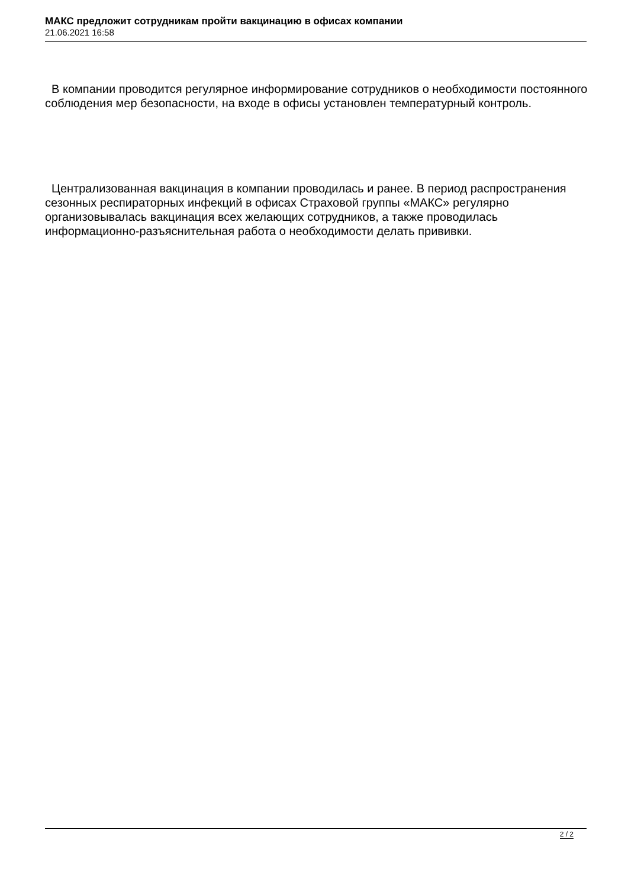МАКС предложит сотрудникам пройти вакцинацию в офисах компании
21.06.2021 16:58
В компании проводится регулярное информирование сотрудников о необходимости постоянного соблюдения мер безопасности, на входе в офисы установлен температурный контроль.
Централизованная вакцинация в компании проводилась и ранее. В период распространения сезонных респираторных инфекций в офисах Страховой группы «МАКС» регулярно организовывалась вакцинация всех желающих сотрудников, а также проводилась информационно-разъяснительная работа о необходимости делать прививки.
2 / 2